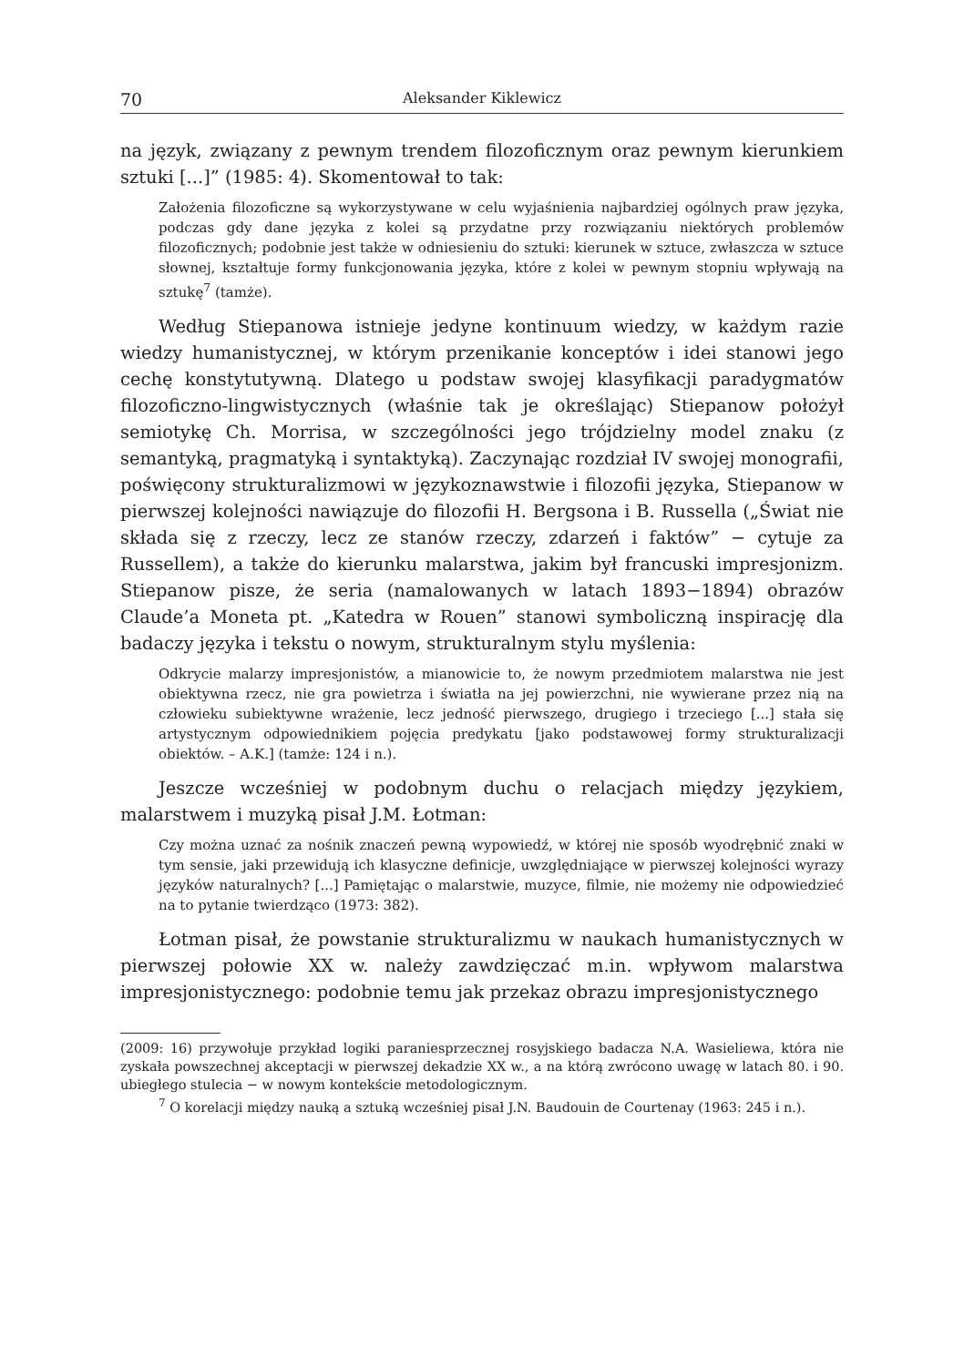70 Aleksander Kiklewicz
na język, związany z pewnym trendem filozoficznym oraz pewnym kierunkiem sztuki [...]” (1985: 4). Skomentował to tak:
Założenia filozoficzne są wykorzystywane w celu wyjaśnienia najbardziej ogólnych praw języka, podczas gdy dane języka z kolei są przydatne przy rozwiązaniu niektórych problemów filozoficznych; podobnie jest także w odniesieniu do sztuki: kierunek w sztuce, zwłaszcza w sztuce słownej, kształtuje formy funkcjonowania języka, które z kolei w pewnym stopniu wpływają na sztukę<sup>7</sup> (tamże).
Według Stiepanowa istnieje jedyne kontinuum wiedzy, w każdym razie wiedzy humanistycznej, w którym przenikanie konceptów i idei stanowi jego cechę konstytutywną. Dlatego u podstaw swojej klasyfikacji paradygmatów filozoficzno-lingwistycznych (właśnie tak je określając) Stiepanow położył semiotykę Ch. Morrisa, w szczególności jego trójdzielny model znaku (z semantyką, pragmatyką i syntaktyką). Zaczynając rozdział IV swojej monografii, poświęcony strukturalizmowi w językoznawstwie i filozofii języka, Stiepanow w pierwszej kolejności nawiązuje do filozofii H. Bergsona i B. Russella („Świat nie składa się z rzeczy, lecz ze stanów rzeczy, zdarzeń i faktów” − cytuje za Russellem), a także do kierunku malarstwa, jakim był francuski impresjonizm. Stiepanow pisze, że seria (namalowanych w latach 1893−1894) obrazów Claude’a Moneta pt. „Katedra w Rouen” stanowi symboliczną inspirację dla badaczy języka i tekstu o nowym, strukturalnym stylu myślenia:
Odkrycie malarzy impresjonistów, a mianowicie to, że nowym przedmiotem malarstwa nie jest obiektywna rzecz, nie gra powietrza i światła na jej powierzchni, nie wywierane przez nią na człowieku subiektywne wrażenie, lecz jedność pierwszego, drugiego i trzeciego [...] stała się artystycznym odpowiednikiem pojęcia predykatu [jako podstawowej formy strukturalizacji obiektów. – A.K.] (tamże: 124 i n.).
Jeszcze wcześniej w podobnym duchu o relacjach między językiem, malarstwem i muzyką pisał J.M. Łotman:
Czy można uznać za nośnik znaczeń pewną wypowiedź, w której nie sposób wyodrębnić znaki w tym sensie, jaki przewidują ich klasyczne definicje, uwzględniające w pierwszej kolejności wyrazy języków naturalnych? [...] Pamiętając o malarstwie, muzyce, filmie, nie możemy nie odpowiedzieć na to pytanie twierdząco (1973: 382).
Łotman pisał, że powstanie strukturalizmu w naukach humanistycznych w pierwszej połowie XX w. należy zawdzięczać m.in. wpływom malarstwa impresjonistycznego: podobnie temu jak przekaz obrazu impresjonistycznego
(2009: 16) przywołuje przykład logiki paraniesprzecznej rosyjskiego badacza N.A. Wasieliewa, która nie zyskała powszechnej akceptacji w pierwszej dekadzie XX w., a na którą zwrócono uwagę w latach 80. i 90. ubiegłego stulecia − w nowym kontekście metodologicznym.
<sup>7</sup> O korelacji między nauką a sztuką wcześniej pisał J.N. Baudouin de Courtenay (1963: 245 i n.).